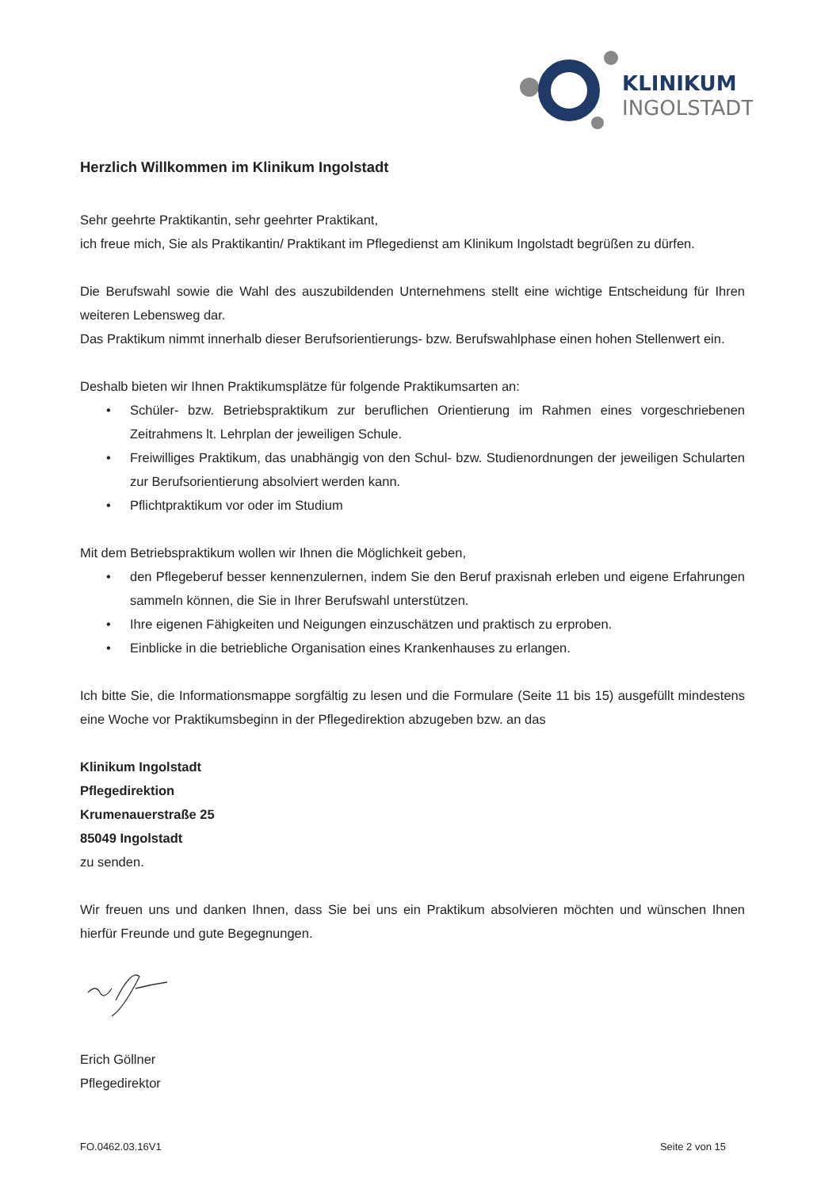KLINIKUM
INGOLSTADT
Herzlich Willkommen im Klinikum Ingolstadt
Sehr geehrte Praktikantin, sehr geehrter Praktikant,
ich freue mich, Sie als Praktikantin/ Praktikant im Pflegedienst am Klinikum Ingolstadt begrüßen zu dürfen.
Die Berufswahl sowie die Wahl des auszubildenden Unternehmens stellt eine wichtige Entscheidung für Ihren weiteren Lebensweg dar.
Das Praktikum nimmt innerhalb dieser Berufsorientierungs- bzw. Berufswahlphase einen hohen Stellenwert ein.
Deshalb bieten wir Ihnen Praktikumsplätze für folgende Praktikumsarten an:
• Schüler- bzw. Betriebspraktikum zur beruflichen Orientierung im Rahmen eines vorgeschriebenen Zeitrahmens lt. Lehrplan der jeweiligen Schule.
• Freiwilliges Praktikum, das unabhängig von den Schul- bzw. Studienordnungen der jeweiligen Schularten zur Berufsorientierung absolviert werden kann.
• Pflichtpraktikum vor oder im Studium
Mit dem Betriebspraktikum wollen wir Ihnen die Möglichkeit geben,
• den Pflegeberuf besser kennenzulernen, indem Sie den Beruf praxisnah erleben und eigene Erfahrungen sammeln können, die Sie in Ihrer Berufswahl unterstützen.
• Ihre eigenen Fähigkeiten und Neigungen einzuschätzen und praktisch zu erproben.
• Einblicke in die betriebliche Organisation eines Krankenhauses zu erlangen.
Ich bitte Sie, die Informationsmappe sorgfältig zu lesen und die Formulare (Seite 11 bis 15) ausgefüllt mindestens eine Woche vor Praktikumsbeginn in der Pflegedirektion abzugeben bzw. an das
Klinikum Ingolstadt
Pflegedirektion
Krumenauerstraße 25
85049 Ingolstadt
zu senden.
Wir freuen uns und danken Ihnen, dass Sie bei uns ein Praktikum absolvieren möchten und wünschen Ihnen hierfür Freunde und gute Begegnungen.
Erich Göllner
Pflegedirektor
FO.0462.03.16V1 Seite 2 von 15